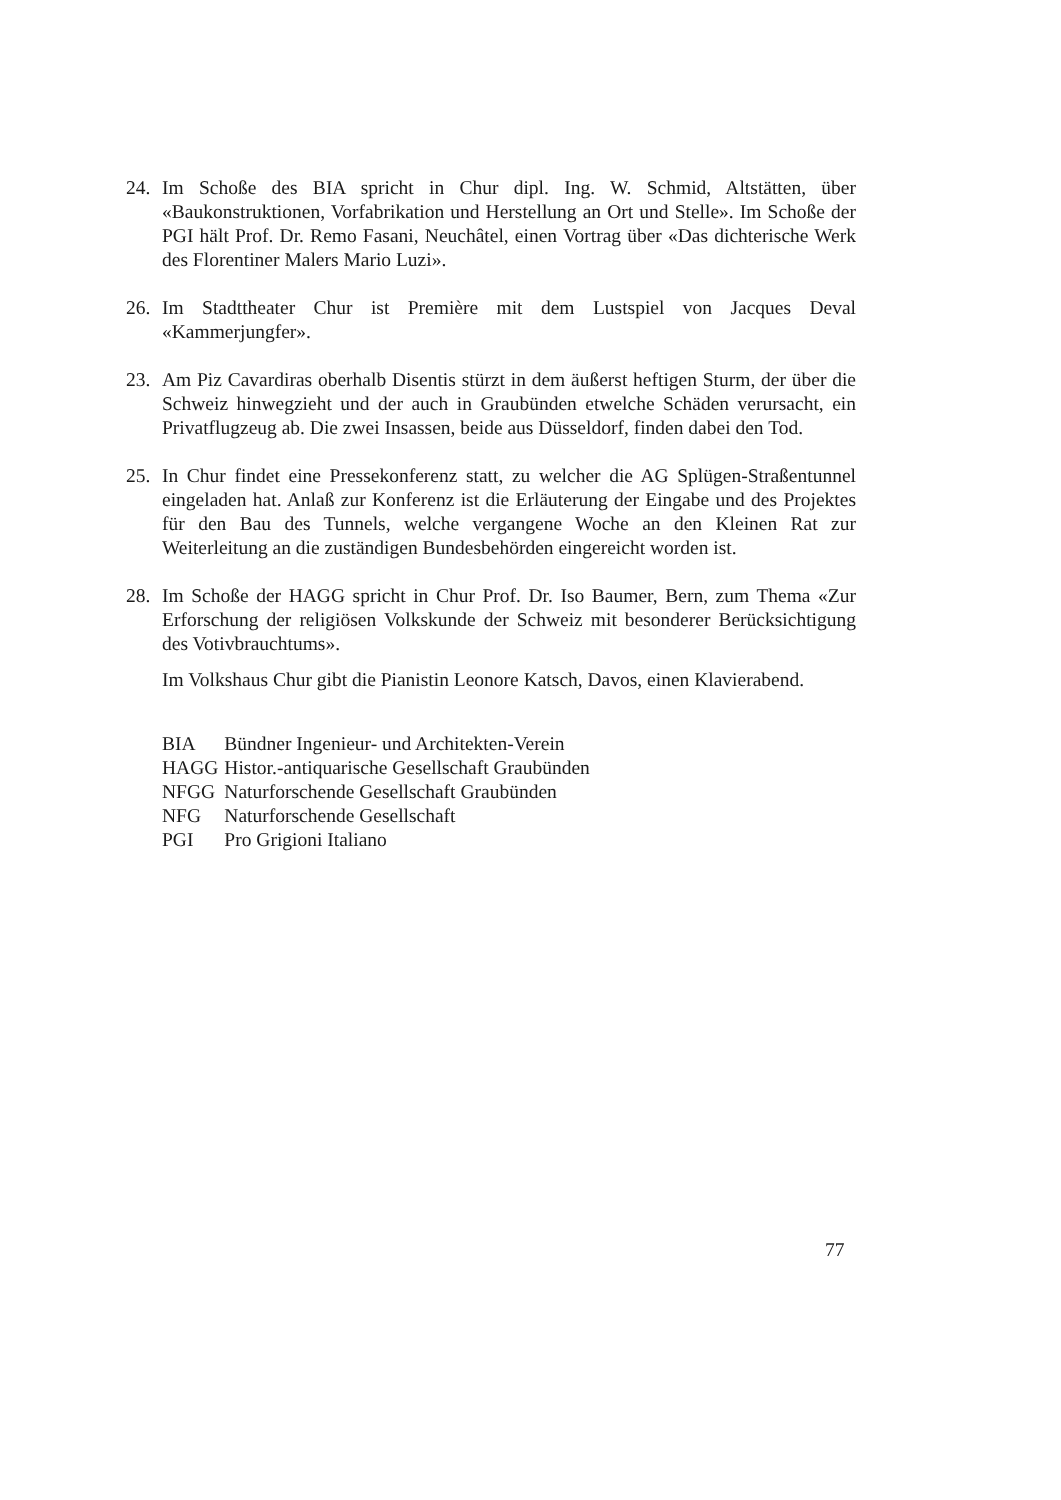24. Im Schoße des BIA spricht in Chur dipl. Ing. W. Schmid, Altstätten, über «Baukonstruktionen, Vorfabrikation und Herstellung an Ort und Stelle». Im Schoße der PGI hält Prof. Dr. Remo Fasani, Neuchâtel, einen Vortrag über «Das dichterische Werk des Florentiner Malers Mario Luzi».
26. Im Stadttheater Chur ist Première mit dem Lustspiel von Jacques Deval «Kammerjungfer».
23. Am Piz Cavardiras oberhalb Disentis stürzt in dem äußerst heftigen Sturm, der über die Schweiz hinwegzieht und der auch in Graubünden etwelche Schäden verursacht, ein Privatflugzeug ab. Die zwei Insassen, beide aus Düsseldorf, finden dabei den Tod.
25. In Chur findet eine Pressekonferenz statt, zu welcher die AG Splügen-Straßentunnel eingeladen hat. Anlaß zur Konferenz ist die Erläuterung der Eingabe und des Projektes für den Bau des Tunnels, welche vergangene Woche an den Kleinen Rat zur Weiterleitung an die zuständigen Bundesbehörden eingereicht worden ist.
28. Im Schoße der HAGG spricht in Chur Prof. Dr. Iso Baumer, Bern, zum Thema «Zur Erforschung der religiösen Volkskunde der Schweiz mit besonderer Berücksichtigung des Votivbrauchtums».
Im Volkshaus Chur gibt die Pianistin Leonore Katsch, Davos, einen Klavierabend.
| BIA | Bündner Ingenieur- und Architekten-Verein |
| HAGG | Histor.-antiquarische Gesellschaft Graubünden |
| NFGG | Naturforschende Gesellschaft Graubünden |
| NFG | Naturforschende Gesellschaft |
| PGI | Pro Grigioni Italiano |
77